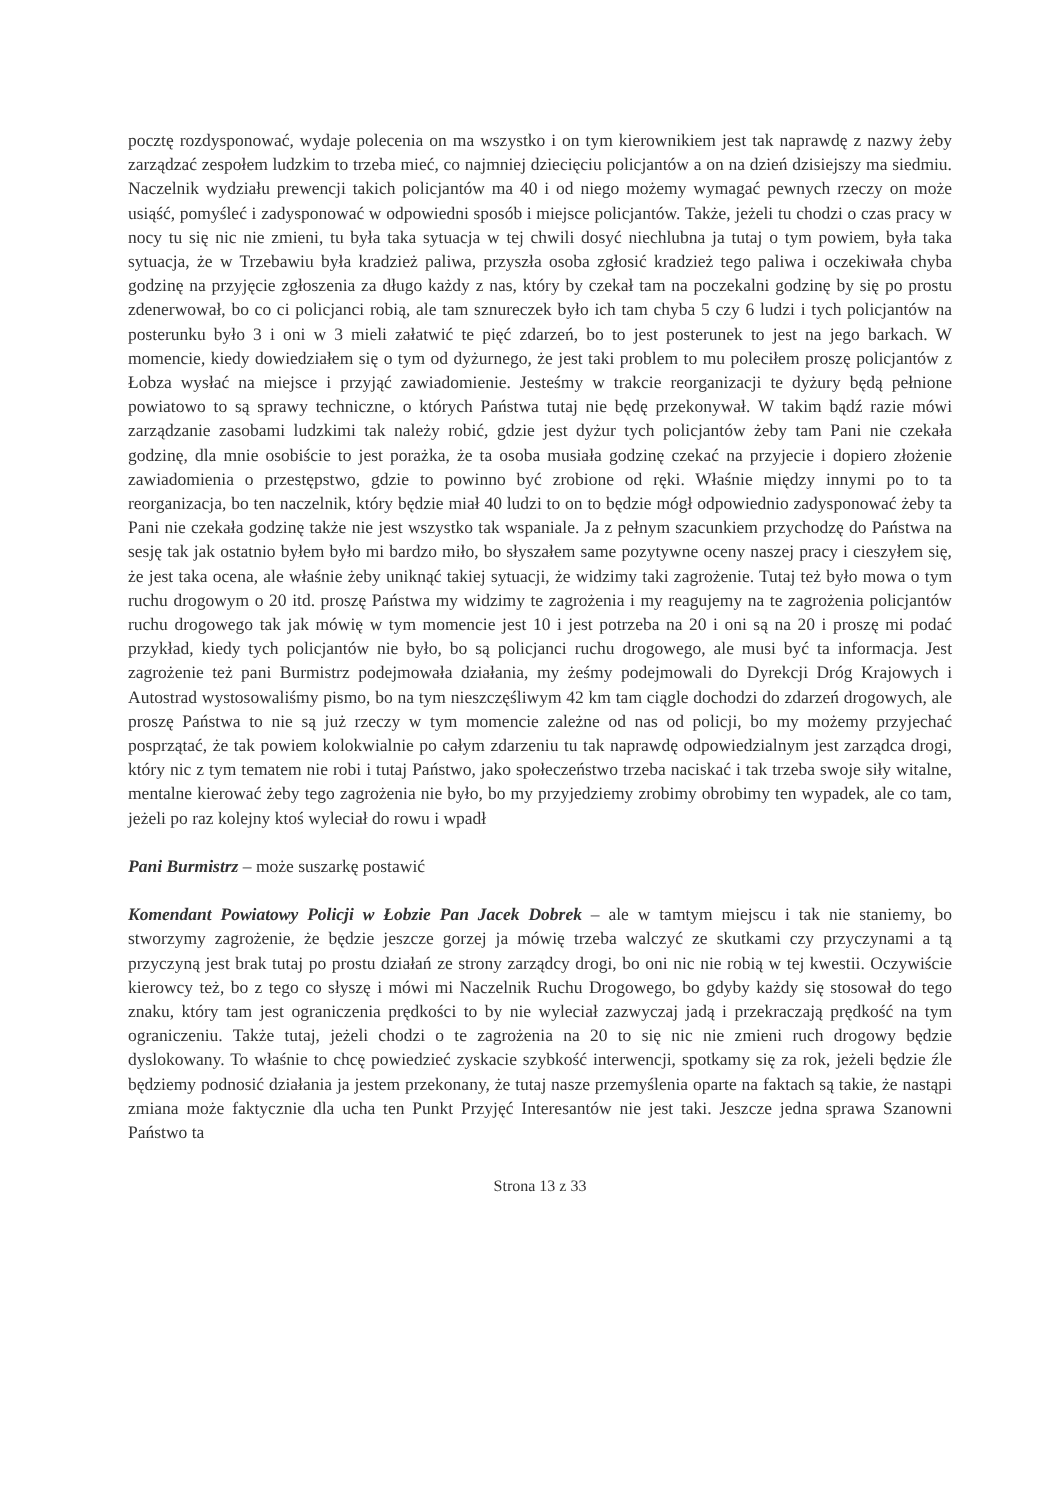pocztę rozdysponować, wydaje polecenia on ma wszystko i on tym kierownikiem jest tak naprawdę z nazwy żeby zarządzać zespołem ludzkim to trzeba mieć, co najmniej dziecięciu policjantów a on na dzień dzisiejszy ma siedmiu. Naczelnik wydziału prewencji takich policjantów ma 40 i od niego możemy wymagać pewnych rzeczy on może usiąść, pomyśleć i zadysponować w odpowiedni sposób i miejsce policjantów. Także, jeżeli tu chodzi o czas pracy w nocy tu się nic nie zmieni, tu była taka sytuacja w tej chwili dosyć niechlubna ja tutaj o tym powiem, była taka sytuacja, że w Trzebawiu była kradzież paliwa, przyszła osoba zgłosić kradzież tego paliwa i oczekiwała chyba godzinę na przyjęcie zgłoszenia za długo każdy z nas, który by czekał tam na poczekalni godzinę by się po prostu zdenerwował, bo co ci policjanci robią, ale tam sznureczek było ich tam chyba 5 czy 6 ludzi i tych policjantów na posterunku było 3 i oni w 3 mieli załatwić te pięć zdarzeń, bo to jest posterunek to jest na jego barkach. W momencie, kiedy dowiedziałem się o tym od dyżurnego, że jest taki problem to mu poleciłem proszę policjantów z Łobza wysłać na miejsce i przyjąć zawiadomienie. Jesteśmy w trakcie reorganizacji te dyżury będą pełnione powiatowo to są sprawy techniczne, o których Państwa tutaj nie będę przekonywał. W takim bądź razie mówi zarządzanie zasobami ludzkimi tak należy robić, gdzie jest dyżur tych policjantów żeby tam Pani nie czekała godzinę, dla mnie osobiście to jest porażka, że ta osoba musiała godzinę czekać na przyjecie i dopiero złożenie zawiadomienia o przestępstwo, gdzie to powinno być zrobione od ręki. Właśnie między innymi po to ta reorganizacja, bo ten naczelnik, który będzie miał 40 ludzi to on to będzie mógł odpowiednio zadysponować żeby ta Pani nie czekała godzinę także nie jest wszystko tak wspaniale. Ja z pełnym szacunkiem przychodzę do Państwa na sesję tak jak ostatnio byłem było mi bardzo miło, bo słyszałem same pozytywne oceny naszej pracy i cieszyłem się, że jest taka ocena, ale właśnie żeby uniknąć takiej sytuacji, że widzimy taki zagrożenie. Tutaj też było mowa o tym ruchu drogowym o 20 itd. proszę Państwa my widzimy te zagrożenia i my reagujemy na te zagrożenia policjantów ruchu drogowego tak jak mówię w tym momencie jest 10 i jest potrzeba na 20 i oni są na 20 i proszę mi podać przykład, kiedy tych policjantów nie było, bo są policjanci ruchu drogowego, ale musi być ta informacja. Jest zagrożenie też pani Burmistrz podejmowała działania, my żeśmy podejmowali do Dyrekcji Dróg Krajowych i Autostrad wystosowaliśmy pismo, bo na tym nieszczęśliwym 42 km tam ciągle dochodzi do zdarzeń drogowych, ale proszę Państwa to nie są już rzeczy w tym momencie zależne od nas od policji, bo my możemy przyjechać posprzątać, że tak powiem kolokwialnie po całym zdarzeniu tu tak naprawdę odpowiedzialnym jest zarządca drogi, który nic z tym tematem nie robi i tutaj Państwo, jako społeczeństwo trzeba naciskać i tak trzeba swoje siły witalne, mentalne kierować żeby tego zagrożenia nie było, bo my przyjedziemy zrobimy obrobimy ten wypadek, ale co tam, jeżeli po raz kolejny ktoś wyleciał do rowu i wpadł
Pani Burmistrz – może suszarkę postawić
Komendant Powiatowy Policji w Łobzie Pan Jacek Dobrek – ale w tamtym miejscu i tak nie staniemy, bo stworzymy zagrożenie, że będzie jeszcze gorzej ja mówię trzeba walczyć ze skutkami czy przyczynami a tą przyczyną jest brak tutaj po prostu działań ze strony zarządcy drogi, bo oni nic nie robią w tej kwestii. Oczywiście kierowcy też, bo z tego co słyszę i mówi mi Naczelnik Ruchu Drogowego, bo gdyby każdy się stosował do tego znaku, który tam jest ograniczenia prędkości to by nie wyleciał zazwyczaj jadą i przekraczają prędkość na tym ograniczeniu. Także tutaj, jeżeli chodzi o te zagrożenia na 20 to się nic nie zmieni ruch drogowy będzie dyslokowany. To właśnie to chcę powiedzieć zyskacie szybkość interwencji, spotkamy się za rok, jeżeli będzie źle będziemy podnosić działania ja jestem przekonany, że tutaj nasze przemyślenia oparte na faktach są takie, że nastąpi zmiana może faktycznie dla ucha ten Punkt Przyjęć Interesantów nie jest taki. Jeszcze jedna sprawa Szanowni Państwo ta
Strona 13 z 33